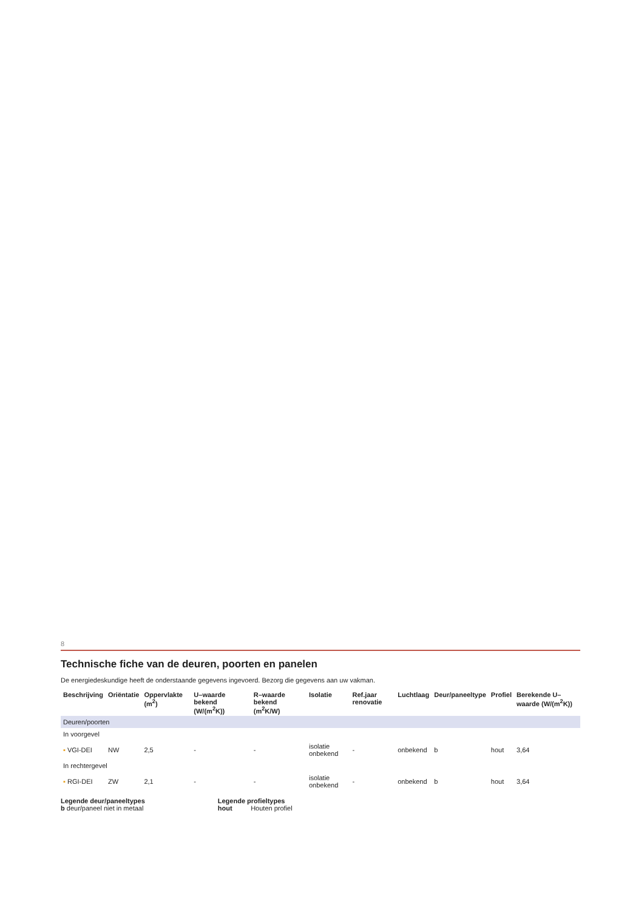8
Technische fiche van de deuren, poorten en panelen
De energiedeskundige heeft de onderstaande gegevens ingevoerd. Bezorg die gegevens aan uw vakman.
| Beschrijving | Oriëntatie | Oppervlakte (m<sup>2</sup>) | U–waarde bekend (W/(m<sup>2</sup>K)) | R–waarde bekend (m<sup>2</sup>K/W) | Isolatie | Ref.jaar renovatie | Luchtlaag | Deur/paneeltype | Profiel | Berekende U–waarde (W/(m<sup>2</sup>K)) |
| --- | --- | --- | --- | --- | --- | --- | --- | --- | --- | --- |
| Deuren/poorten | | | | | | | | | | |
| In voorgevel | | | | | | | | | | |
| ▪ VGI-DEI | NW | 2,5 | - | - | isolatie onbekend | - | onbekend | b | hout | 3,64 |
| In rechtergevel | | | | | | | | | | |
| ▪ RGI-DEI | ZW | 2,1 | - | - | isolatie onbekend | - | onbekend | b | hout | 3,64 |
Legende deur/paneeltypes
b deur/paneel niet in metaal
Legende profieltypes
hout Houten profiel